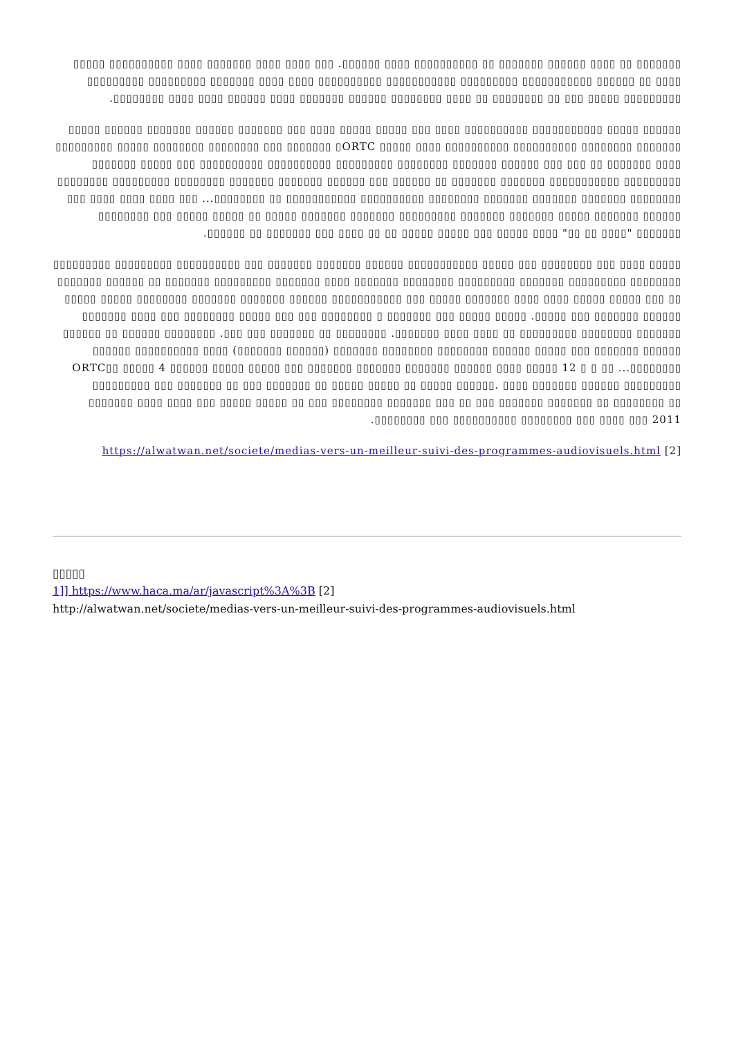▯▯▯▯▯▯▯ ▯▯ ▯▯▯▯ ▯▯▯▯▯▯ ▯▯▯▯▯▯▯ ▯▯ ▯▯▯▯▯▯▯▯▯▯ ▯▯▯▯ ▯▯▯▯▯▯. ▯▯▯ ▯▯▯▯ ▯▯▯▯ ▯▯▯▯▯▯▯ ▯▯▯▯ ▯▯▯▯▯▯▯▯▯▯ ▯▯▯▯▯ ▯▯▯▯ ▯▯ ▯▯▯▯▯▯ ▯▯▯▯▯▯▯▯▯▯▯ ▯▯▯▯▯▯▯▯▯ ▯▯▯▯▯▯▯▯▯▯▯ ▯▯▯▯▯▯▯▯▯▯ ▯▯▯▯ ▯▯▯▯ ▯▯▯▯▯▯▯ ▯▯▯▯▯▯▯▯▯ ▯▯▯▯▯▯▯▯▯ ▯▯▯▯▯▯▯▯▯ ▯▯▯▯▯ ▯▯▯ ▯▯ ▯▯▯▯▯▯▯▯ ▯▯ ▯▯▯▯ ▯▯▯▯▯▯▯▯ ▯▯▯▯▯▯ ▯▯▯▯▯▯▯ ▯▯▯▯ ▯▯▯▯▯▯ ▯▯▯▯ ▯▯▯▯ ▯▯▯▯▯▯▯▯.
▯▯▯▯▯▯ ▯▯▯▯▯ ▯▯▯▯▯▯▯▯▯▯▯ ▯▯▯▯▯▯▯▯▯▯ ▯▯▯▯ ▯▯▯ ▯▯▯▯▯ ▯▯▯▯▯ ▯▯▯▯ ▯▯▯ ▯▯▯▯▯▯▯ ▯▯▯▯▯▯ ▯▯▯▯▯▯▯ ▯▯▯▯▯▯ ▯▯▯▯▯ ▯▯▯▯▯▯▯ ▯▯▯▯▯▯▯▯ ▯▯▯▯▯▯▯▯▯▯ ▯▯▯▯▯▯▯▯▯▯ ▯▯▯▯ ▯▯▯▯▯ ORTC▯ ▯▯▯▯▯▯▯ ▯▯▯ ▯▯▯▯▯▯▯▯ ▯▯▯▯▯▯▯▯ ▯▯▯▯▯ ▯▯▯▯▯▯▯▯▯ ▯▯▯▯ ▯▯▯▯▯▯▯ ▯▯ ▯▯▯ ▯▯▯ ▯▯▯▯▯▯ ▯▯▯▯▯▯▯ ▯▯▯▯▯▯▯▯ ▯▯▯▯▯▯▯▯▯ ▯▯▯▯▯▯▯▯▯▯ ▯▯▯▯▯▯▯▯▯▯ ▯▯▯ ▯▯▯▯▯ ▯▯▯▯▯▯▯ ▯▯▯▯▯▯▯▯▯ ▯▯▯▯▯▯▯▯▯▯▯ ▯▯▯▯▯▯▯ ▯▯▯▯▯▯▯ ▯▯ ▯▯▯▯▯▯ ▯▯▯ ▯▯▯▯▯▯ ▯▯▯▯▯▯▯ ▯▯▯▯▯▯▯ ▯▯▯▯▯▯▯▯ ▯▯▯▯▯▯▯▯▯ ▯▯▯▯▯▯▯▯ ▯▯▯▯▯▯▯▯ ▯▯▯▯▯▯▯ ▯▯▯▯▯▯▯ ▯▯▯▯▯▯▯ ▯▯▯▯▯▯▯▯ ▯▯▯▯▯▯▯▯▯▯ ▯▯▯▯▯▯▯▯▯▯▯ ▯▯ ▯▯▯▯▯▯▯▯... ▯▯▯ ▯▯▯▯ ▯▯▯▯ ▯▯▯▯ ▯▯▯ ▯▯▯▯▯▯ ▯▯▯▯▯▯▯ ▯▯▯▯▯ ▯▯▯▯▯▯▯ ▯▯▯▯▯▯▯ ▯▯▯▯▯▯▯▯▯ ▯▯▯▯▯▯▯ ▯▯▯▯▯▯▯ ▯▯▯▯▯ ▯▯ ▯▯▯▯▯ ▯▯▯▯▯ ▯▯▯ ▯▯▯▯▯▯▯▯ ▯▯▯▯▯▯▯ "▯▯▯▯ ▯▯ ▯▯" ▯▯▯▯ ▯▯▯▯▯ ▯▯▯ ▯▯▯▯▯ ▯▯▯▯▯ ▯▯ ▯▯ ▯▯▯▯ ▯▯▯ ▯▯▯▯▯▯▯ ▯▯ ▯▯▯▯▯▯.
▯▯▯▯▯ ▯▯▯▯ ▯▯▯ ▯▯▯▯▯▯▯▯ ▯▯▯ ▯▯▯▯▯ ▯▯▯▯▯▯▯▯▯▯▯ ▯▯▯▯▯▯ ▯▯▯▯▯▯▯ ▯▯▯▯▯▯▯ ▯▯▯ ▯▯▯▯▯▯▯▯▯▯ ▯▯▯▯▯▯▯▯▯ ▯▯▯▯▯▯▯▯▯ ▯▯▯▯▯▯▯▯ ▯▯▯▯▯▯▯▯▯ ▯▯▯▯▯▯▯ ▯▯▯▯▯▯▯▯▯ ▯▯▯▯▯▯▯▯ ▯▯▯▯▯▯▯ ▯▯▯▯ ▯▯▯▯▯▯▯ ▯▯▯▯▯▯▯▯▯ ▯▯▯▯▯▯▯ ▯▯ ▯▯▯▯▯▯ ▯▯▯▯▯▯▯ ▯▯ ▯▯▯ ▯▯▯▯▯ ▯▯▯▯▯ ▯▯▯▯ ▯▯▯▯ ▯▯▯▯▯▯▯ ▯▯▯▯▯ ▯▯▯ ▯▯▯▯▯▯▯▯▯▯▯ ▯▯▯▯▯▯ ▯▯▯▯▯▯▯ ▯▯▯▯▯▯▯ ▯▯▯▯▯▯▯▯ ▯▯▯▯▯ ▯▯▯▯▯ ▯▯▯▯▯▯ ▯▯▯▯▯▯▯ ▯▯▯ ▯▯▯▯▯. ▯▯▯▯▯ ▯▯▯▯▯ ▯▯▯ ▯▯▯▯▯▯▯ ▯ ▯▯▯▯▯▯▯▯ ▯▯▯ ▯▯▯ ▯▯▯▯▯ ▯▯▯▯▯▯▯▯ ▯▯▯ ▯▯▯▯ ▯▯▯▯▯▯▯ ▯▯▯▯▯▯▯ ▯▯▯▯▯▯▯▯ ▯▯▯▯▯▯▯▯▯ ▯▯ ▯▯▯▯ ▯▯▯▯ ▯▯▯▯▯▯▯. ▯▯▯▯▯▯▯▯ ▯▯ ▯▯▯▯▯▯▯ ▯▯▯ ▯▯▯. ▯▯▯▯▯▯▯▯ ▯▯▯▯▯▯ ▯▯ ▯▯▯▯▯▯ ▯▯▯▯▯▯ ▯▯▯▯▯▯▯ ▯▯▯ ▯▯▯▯▯ ▯▯▯▯▯▯ ▯▯▯▯▯▯▯▯ ▯▯▯▯▯▯▯▯ ▯▯▯▯▯▯▯ (▯▯▯▯▯▯ ▯▯▯▯▯▯▯) ▯▯▯▯ ▯▯▯▯▯▯▯▯▯▯ ▯▯▯▯▯▯ ▯▯▯▯▯▯▯▯... ▯▯ ▯ ▯ 12 ▯▯▯▯▯ ▯▯▯▯ ▯▯▯▯▯▯ ▯▯▯▯▯▯▯ ORTC▯▯ ▯▯▯▯▯ 4 ▯▯▯▯▯▯ ▯▯▯▯▯ ▯▯▯▯▯ ▯▯▯ ▯▯▯▯▯▯▯ ▯▯▯▯▯▯▯ ▯▯▯▯▯▯▯▯▯ ▯▯▯ ▯▯▯▯▯▯▯ ▯▯ ▯▯▯ ▯▯▯▯▯▯▯ ▯▯ ▯▯▯▯▯ ▯▯▯▯▯ ▯▯ ▯▯▯▯▯ ▯▯▯▯▯▯. ▯▯▯▯ ▯▯▯▯▯▯▯ ▯▯▯▯▯▯ ▯▯▯▯▯▯▯▯▯ ▯▯▯▯▯▯▯ ▯▯▯▯ ▯▯▯▯ ▯▯▯ ▯▯▯▯▯ ▯▯▯▯▯ ▯▯ ▯▯▯ ▯▯▯▯▯▯▯▯ ▯▯▯▯▯▯▯ ▯▯▯ ▯▯ ▯▯▯ ▯▯▯▯▯▯▯ ▯▯▯▯▯▯▯ ▯▯ ▯▯▯▯▯▯▯▯ ▯▯ ▯▯▯▯▯▯▯▯ ▯▯▯ ▯▯▯▯▯▯▯▯▯▯ ▯▯▯▯▯▯▯▯ ▯▯▯ ▯▯▯▯ ▯▯▯ 2011.
[https://alwatwan.net/societe/medias-vers-un-meilleur-suivi-des-programmes-audiovisuels.html [2
▯▯▯▯▯
1]] https://www.haca.ma/ar/javascript%3A%3B [2]
http://alwatwan.net/societe/medias-vers-un-meilleur-suivi-des-programmes-audiovisuels.html